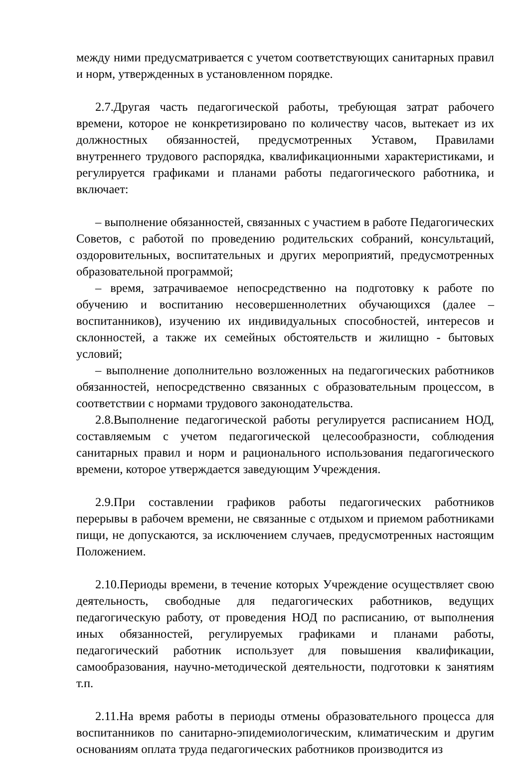между ними предусматривается с учетом соответствующих санитарных правил и норм, утвержденных в установленном порядке.
2.7.Другая часть педагогической работы, требующая затрат рабочего времени, которое не конкретизировано по количеству часов, вытекает из их должностных обязанностей, предусмотренных Уставом, Правилами внутреннего трудового распорядка, квалификационными характеристиками, и регулируется графиками и планами работы педагогического работника, и включает:
– выполнение обязанностей, связанных с участием в работе Педагогических Советов, с работой по проведению родительских собраний, консультаций, оздоровительных, воспитательных и других мероприятий, предусмотренных образовательной программой;
– время, затрачиваемое непосредственно на подготовку к работе по обучению и воспитанию несовершеннолетних обучающихся (далее – воспитанников), изучению их индивидуальных способностей, интересов и склонностей, а также их семейных обстоятельств и жилищно - бытовых условий;
– выполнение дополнительно возложенных на педагогических работников обязанностей, непосредственно связанных с образовательным процессом, в соответствии с нормами трудового законодательства.
2.8.Выполнение педагогической работы регулируется расписанием НОД, составляемым с учетом педагогической целесообразности, соблюдения санитарных правил и норм и рационального использования педагогического времени, которое утверждается заведующим Учреждения.
2.9.При составлении графиков работы педагогических работников перерывы в рабочем времени, не связанные с отдыхом и приемом работниками пищи, не допускаются, за исключением случаев, предусмотренных настоящим Положением.
2.10.Периоды времени, в течение которых Учреждение осуществляет свою деятельность, свободные для педагогических работников, ведущих педагогическую работу, от проведения НОД по расписанию, от выполнения иных обязанностей, регулируемых графиками и планами работы, педагогический работник использует для повышения квалификации, самообразования, научно-методической деятельности, подготовки к занятиям т.п.
2.11.На время работы в периоды отмены образовательного процесса для воспитанников по санитарно-эпидемиологическим, климатическим и другим основаниям оплата труда педагогических работников производится из